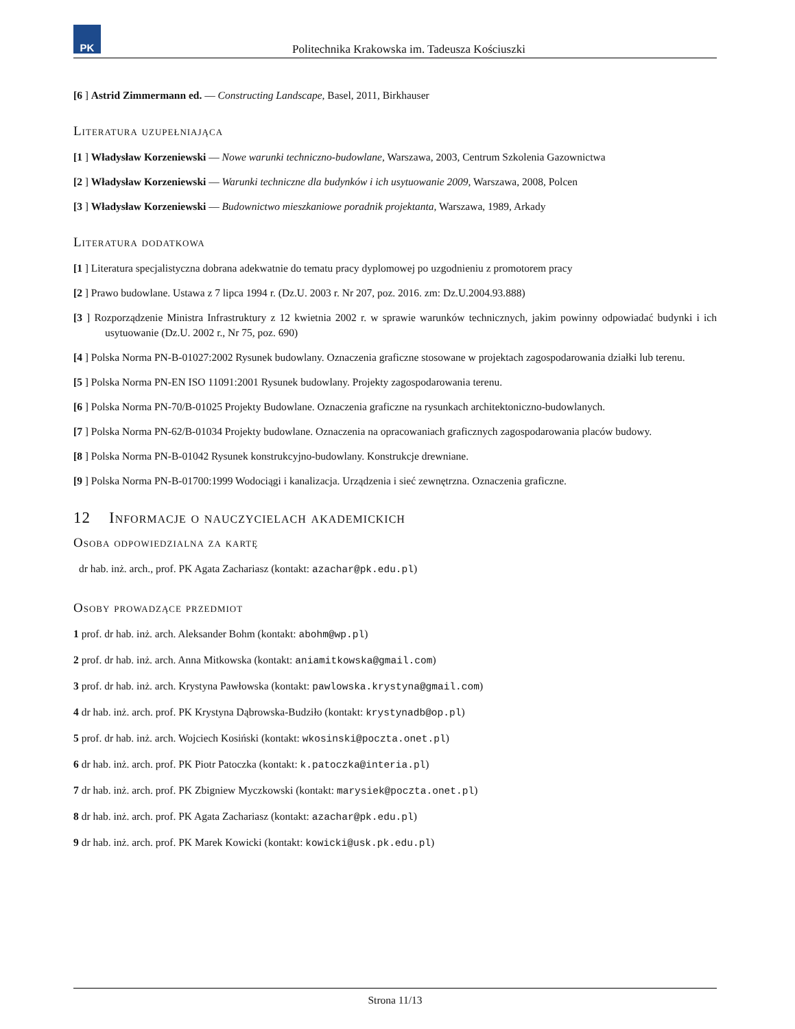PK
Politechnika Krakowska im. Tadeusza Kościuszki
[6 ] Astrid Zimmermann ed. — Constructing Landscape, Basel, 2011, Birkhauser
Literatura uzupełniająca
[1 ] Władysław Korzeniewski — Nowe warunki techniczno-budowlane, Warszawa, 2003, Centrum Szkolenia Gazownictwa
[2 ] Władysław Korzeniewski — Warunki techniczne dla budynków i ich usytuowanie 2009, Warszawa, 2008, Polcen
[3 ] Władysław Korzeniewski — Budownictwo mieszkaniowe poradnik projektanta, Warszawa, 1989, Arkady
Literatura dodatkowa
[1 ] Literatura specjalistyczna dobrana adekwatnie do tematu pracy dyplomowej po uzgodnieniu z promotorem pracy
[2 ] Prawo budowlane. Ustawa z 7 lipca 1994 r. (Dz.U. 2003 r. Nr 207, poz. 2016. zm: Dz.U.2004.93.888)
[3 ] Rozporządzenie Ministra Infrastruktury z 12 kwietnia 2002 r. w sprawie warunków technicznych, jakim powinny odpowiadać budynki i ich usytuowanie (Dz.U. 2002 r., Nr 75, poz. 690)
[4 ] Polska Norma PN-B-01027:2002 Rysunek budowlany. Oznaczenia graficzne stosowane w projektach zagospodarowania działki lub terenu.
[5 ] Polska Norma PN-EN ISO 11091:2001 Rysunek budowlany. Projekty zagospodarowania terenu.
[6 ] Polska Norma PN-70/B-01025 Projekty Budowlane. Oznaczenia graficzne na rysunkach architektoniczno-budowlanych.
[7 ] Polska Norma PN-62/B-01034 Projekty budowlane. Oznaczenia na opracowaniach graficznych zagospodarowania placów budowy.
[8 ] Polska Norma PN-B-01042 Rysunek konstrukcyjno-budowlany. Konstrukcje drewniane.
[9 ] Polska Norma PN-B-01700:1999 Wodociągi i kanalizacja. Urządzenia i sieć zewnętrzna. Oznaczenia graficzne.
12 Informacje o nauczycielach akademickich
Osoba odpowiedzialna za kartę
dr hab. inż. arch., prof. PK Agata Zachariasz (kontakt: azachar@pk.edu.pl)
Osoby prowadzące przedmiot
1 prof. dr hab. inż. arch. Aleksander Bohm (kontakt: abohm@wp.pl)
2 prof. dr hab. inż. arch. Anna Mitkowska (kontakt: aniamitkowska@gmail.com)
3 prof. dr hab. inż. arch. Krystyna Pawłowska (kontakt: pawlowska.krystyna@gmail.com)
4 dr hab. inż. arch. prof. PK Krystyna Dąbrowska-Budziło (kontakt: krystynadb@op.pl)
5 prof. dr hab. inż. arch. Wojciech Kosiński (kontakt: wkosinski@poczta.onet.pl)
6 dr hab. inż. arch. prof. PK Piotr Patoczka (kontakt: k.patoczka@interia.pl)
7 dr hab. inż. arch. prof. PK Zbigniew Myczkowski (kontakt: marysiek@poczta.onet.pl)
8 dr hab. inż. arch. prof. PK Agata Zachariasz (kontakt: azachar@pk.edu.pl)
9 dr hab. inż. arch. prof. PK Marek Kowicki (kontakt: kowicki@usk.pk.edu.pl)
Strona 11/13